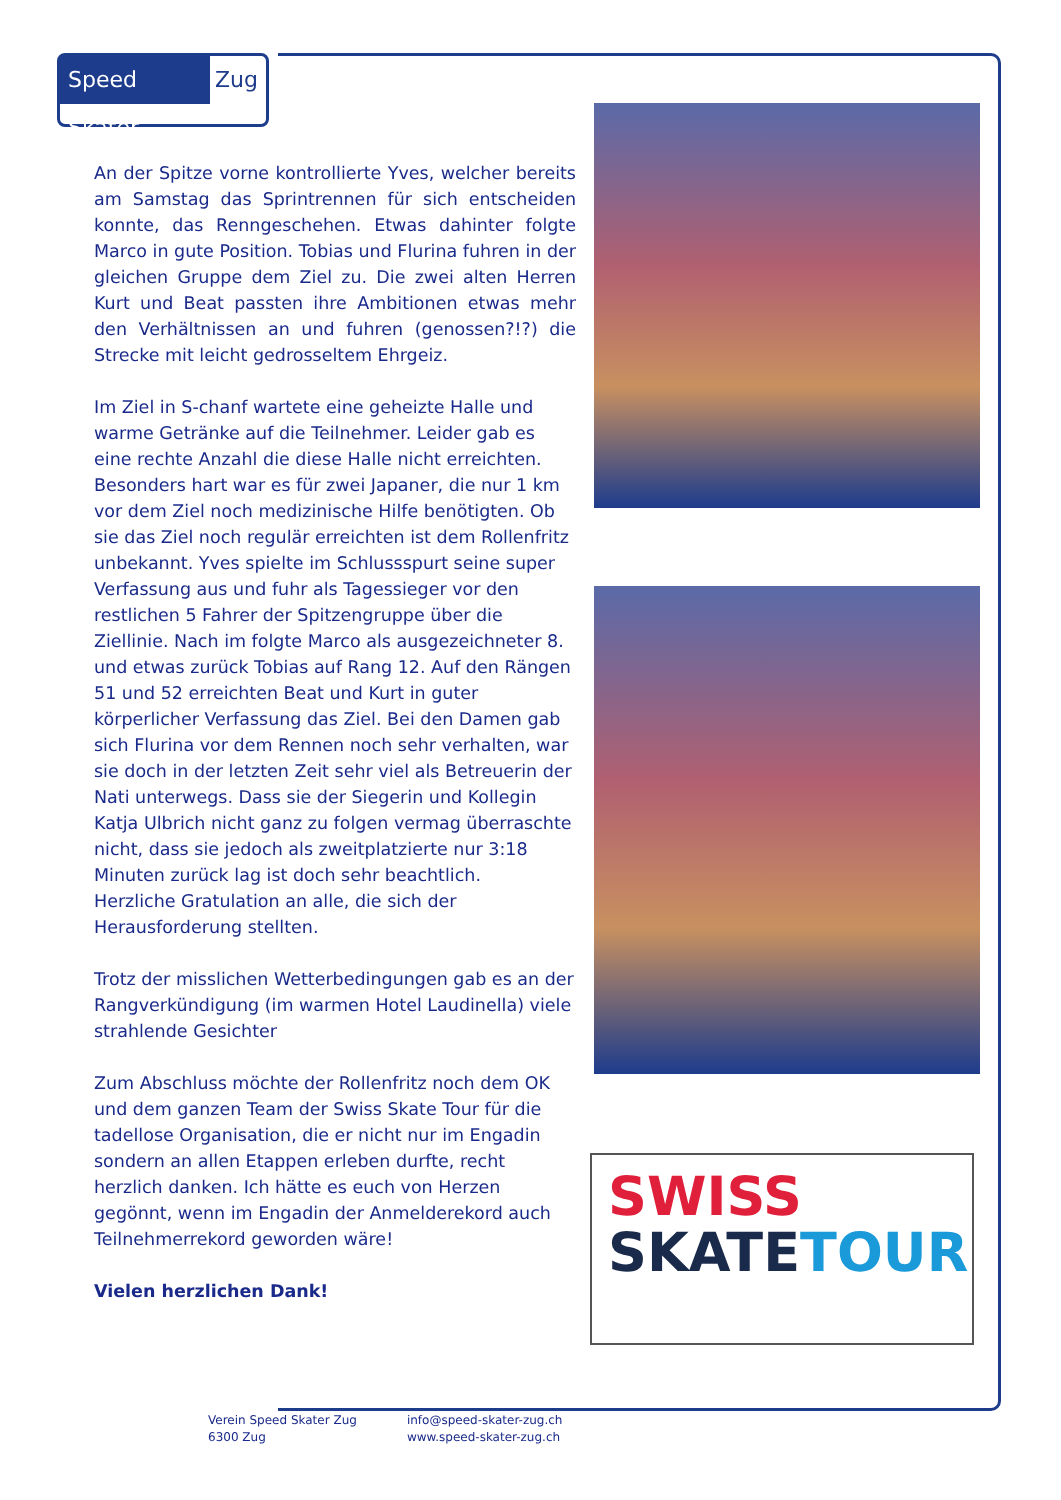Speed Skater
Zug
An der Spitze vorne kontrollierte Yves, welcher bereits am Samstag das Sprintrennen für sich entscheiden konnte, das Renngeschehen. Etwas dahinter folgte Marco in gute Position. Tobias und Flurina fuhren in der gleichen Gruppe dem Ziel zu. Die zwei alten Herren Kurt und Beat passten ihre Ambitionen etwas mehr den Verhältnissen an und fuhren (genossen?!?) die Strecke mit leicht gedrosseltem Ehrgeiz.
Im Ziel in S-chanf wartete eine geheizte Halle und warme Getränke auf die Teilnehmer. Leider gab es eine rechte Anzahl die diese Halle nicht erreichten. Besonders hart war es für zwei Japaner, die nur 1 km vor dem Ziel noch medizinische Hilfe benötigten. Ob sie das Ziel noch regulär erreichten ist dem Rollenfritz unbekannt. Yves spielte im Schlussspurt seine super Verfassung aus und fuhr als Tagessieger vor den restlichen 5 Fahrer der Spitzengruppe über die Ziellinie. Nach im folgte Marco als ausgezeichneter 8. und etwas zurück Tobias auf Rang 12. Auf den Rängen 51 und 52 erreichten Beat und Kurt in guter körperlicher Verfassung das Ziel. Bei den Damen gab sich Flurina vor dem Rennen noch sehr verhalten, war sie doch in der letzten Zeit sehr viel als Betreuerin der Nati unterwegs. Dass sie der Siegerin und Kollegin Katja Ulbrich nicht ganz zu folgen vermag überraschte nicht, dass sie jedoch als zweitplatzierte nur 3:18 Minuten zurück lag ist doch sehr beachtlich.
Herzliche Gratulation an alle, die sich der Herausforderung stellten.
Trotz der misslichen Wetterbedingungen gab es an der Rangverkündigung (im warmen Hotel Laudinella) viele strahlende Gesichter
Zum Abschluss möchte der Rollenfritz noch dem OK und dem ganzen Team der Swiss Skate Tour für die tadellose Organisation, die er nicht nur im Engadin sondern an allen Etappen erleben durfte, recht herzlich danken. Ich hätte es euch von Herzen gegönnt, wenn im Engadin der Anmelderekord auch Teilnehmerrekord geworden wäre!
Vielen herzlichen Dank!
SWISS
SKATETOUR
Verein Speed Skater Zug
6300 Zug
info@speed-skater-zug.ch
www.speed-skater-zug.ch